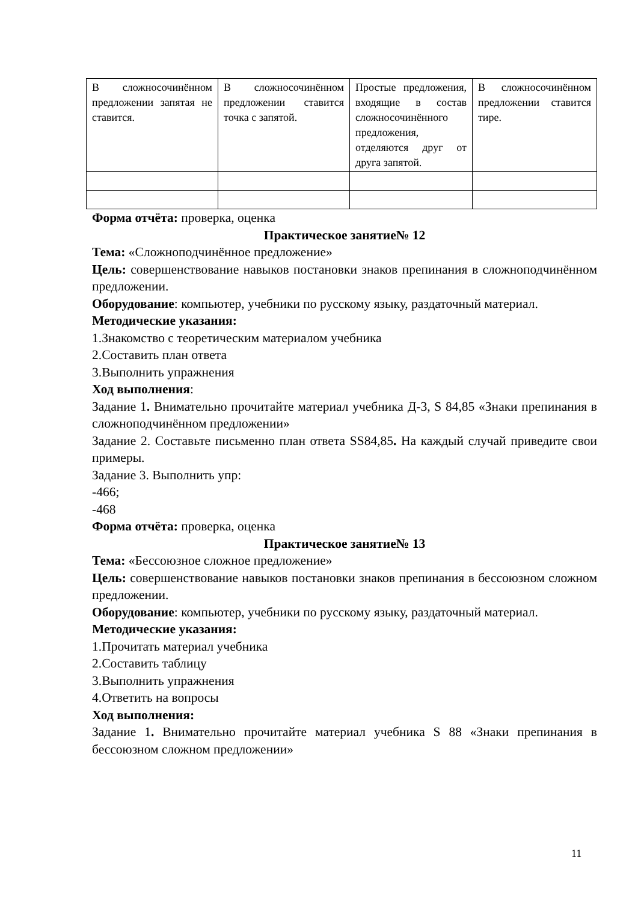| В сложносочинённом предложении запятая не ставится. | В сложносочинённом предложении ставится точка с запятой. | Простые предложения, входящие в состав сложносочинённого предложения, отделяются друг от друга запятой. | В сложносочинённом предложении ставится тире. |
Форма отчёта: проверка, оценка
Практическое занятие№ 12
Тема: «Сложноподчинённое предложение»
Цель: совершенствование навыков постановки знаков препинания в сложноподчинённом предложении.
Оборудование: компьютер, учебники по русскому языку, раздаточный материал.
Методические указания:
1.Знакомство с теоретическим материалом учебника
2.Составить план ответа
3.Выполнить упражнения
Ход выполнения:
Задание 1. Внимательно прочитайте материал учебника Д-3, S 84,85 «Знаки препинания в сложноподчинённом предложении»
Задание 2. Составьте письменно план ответа SS84,85. На каждый случай приведите свои примеры.
Задание 3. Выполнить упр:
-466;
-468
Форма отчёта: проверка, оценка
Практическое занятие№ 13
Тема: «Бессоюзное сложное предложение»
Цель: совершенствование навыков постановки знаков препинания в бессоюзном сложном предложении.
Оборудование: компьютер, учебники по русскому языку, раздаточный материал.
Методические указания:
1.Прочитать материал учебника
2.Составить таблицу
3.Выполнить упражнения
4.Ответить на вопросы
Ход выполнения:
Задание 1. Внимательно прочитайте материал учебника S 88 «Знаки препинания в бессоюзном сложном предложении»
11